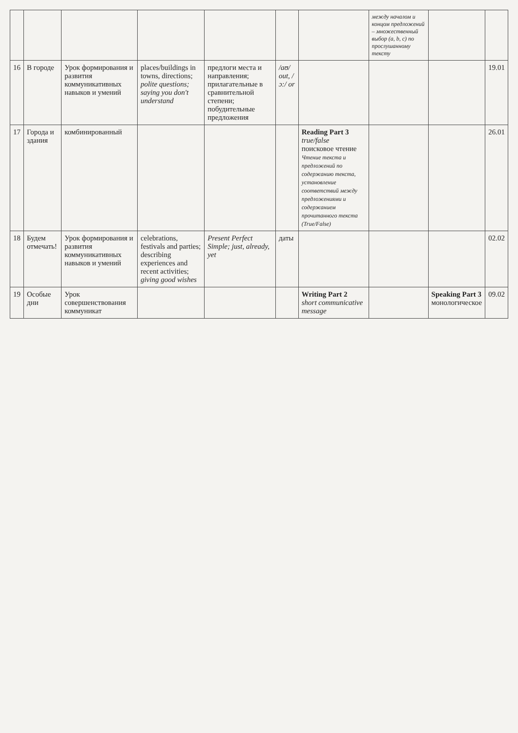| | | | | | | | между началом и концом предложений – множественный выбор (a, b, c) по прослушанному тексту | | |
| 16 | В городе | Урок формирования и развития коммуникативных навыков и умений | places/buildings in towns, directions; polite questions; saying you don't understand | предлоги места и направления; прилагательные в сравнительной степени; побудительные предложения | /aʊ/ out, /ɔ:/ or | | | | 19.01 |
| 17 | Города и здания | комбинированный | | | | Reading Part 3 true/false поисковое чтение Чтение текста и предложений по содержанию текста, установление соответствий между предложениями и содержанием прочитанного текста (True/False) | | | 26.01 |
| 18 | Будем отмечать! | Урок формирования и развития коммуникативных навыков и умений | celebrations, festivals and parties; describing experiences and recent activities; giving good wishes | Present Perfect Simple; just, already, yet | даты | | | | 02.02 |
| 19 | Особые дни | Урок совершенствования коммуникат | | | | Writing Part 2 short communicative message | | Speaking Part 3 монологическое | 09.02 |